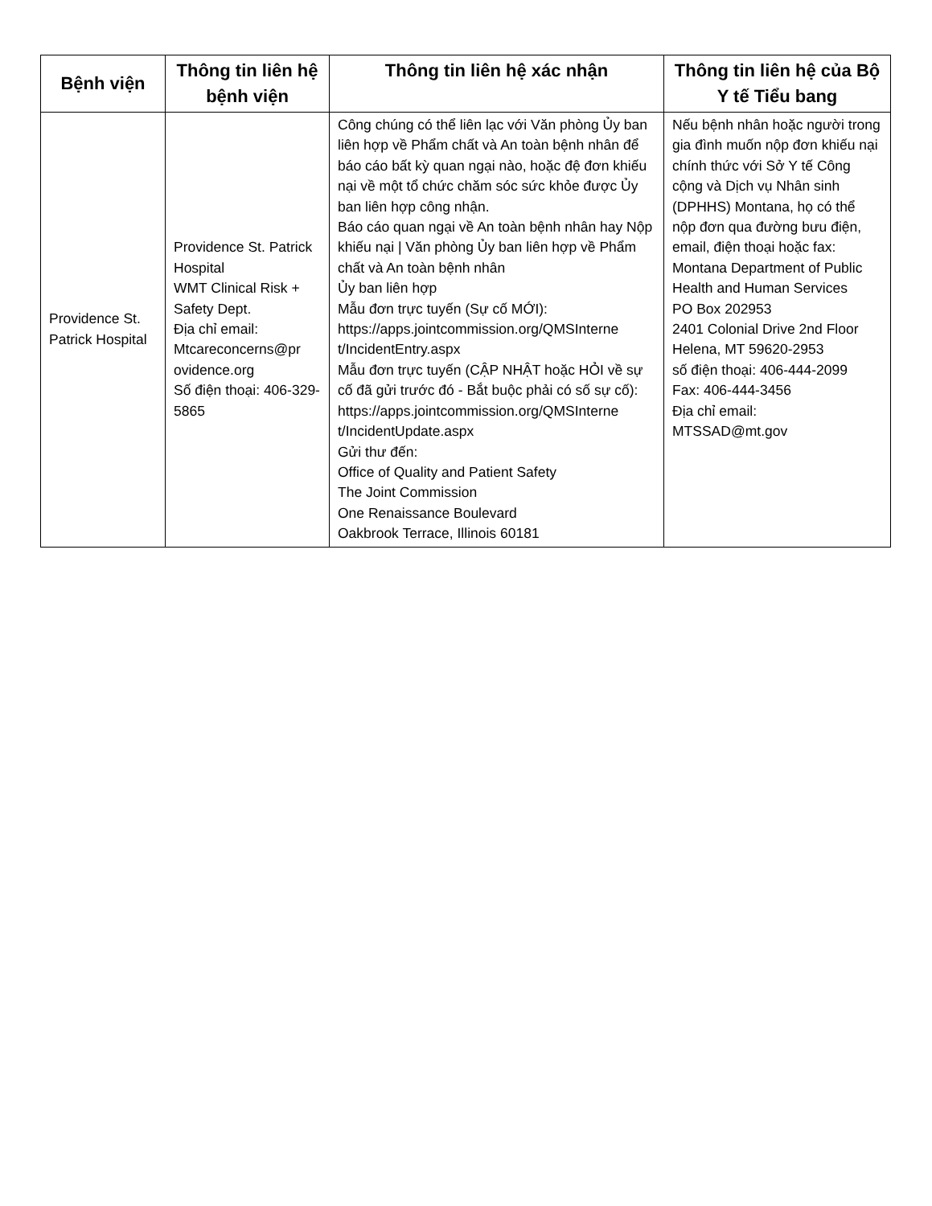| Bệnh viện | Thông tin liên hệ bệnh viện | Thông tin liên hệ xác nhận | Thông tin liên hệ của Bộ Y tế Tiểu bang |
| --- | --- | --- | --- |
| Providence St. Patrick Hospital | Providence St. Patrick Hospital WMT Clinical Risk + Safety Dept. Địa chỉ email: Mtcareconcerns@pr ovidence.org Số điện thoại: 406-329-5865 | Công chúng có thể liên lạc với Văn phòng Ủy ban liên hợp về Phẩm chất và An toàn bệnh nhân để báo cáo bất kỳ quan ngại nào, hoặc đệ đơn khiếu nại về một tổ chức chăm sóc sức khỏe được Ủy ban liên hợp công nhận. Báo cáo quan ngại về An toàn bệnh nhân hay Nộp khiếu nại / Văn phòng Ủy ban liên hợp về Phẩm chất và An toàn bệnh nhân Ủy ban liên hợp Mẫu đơn trực tuyến (Sự cố MỚI): https://apps.jointcommission.org/QMSInterne t/IncidentEntry.aspx Mẫu đơn trực tuyến (CẬP NHẬT hoặc HỎI về sự cố đã gửi trước đó - Bắt buộc phải có số sự cố): https://apps.jointcommission.org/QMSInterne t/IncidentUpdate.aspx Gửi thư đến: Office of Quality and Patient Safety The Joint Commission One Renaissance Boulevard Oakbrook Terrace, Illinois 60181 | Nếu bệnh nhân hoặc người trong gia đình muốn nộp đơn khiếu nại chính thức với Sở Y tế Công cộng và Dịch vụ Nhân sinh (DPHHS) Montana, họ có thể nộp đơn qua đường bưu điện, email, điện thoại hoặc fax: Montana Department of Public Health and Human Services PO Box 202953 2401 Colonial Drive 2nd Floor Helena, MT 59620-2953 số điện thoại: 406-444-2099 Fax: 406-444-3456 Địa chỉ email: MTSSAD@mt.gov |